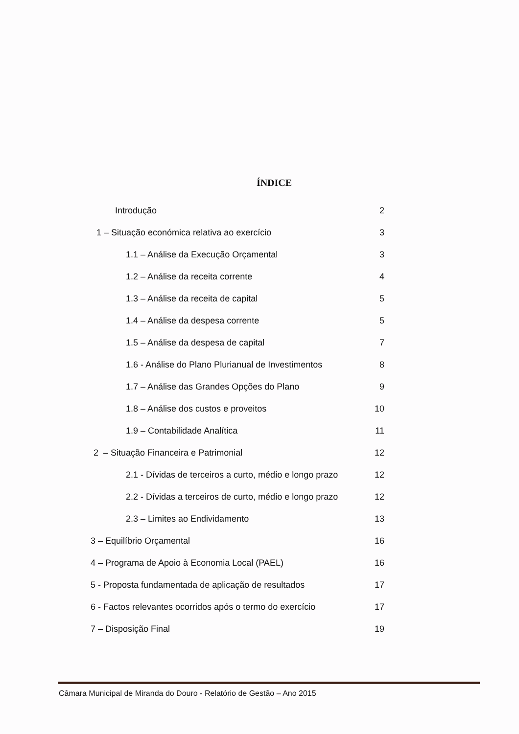ÍNDICE
| Introdução | 2 |
| 1 – Situação económica relativa ao exercício | 3 |
| 1.1 – Análise da Execução Orçamental | 3 |
| 1.2 – Análise da receita corrente | 4 |
| 1.3 – Análise da receita de capital | 5 |
| 1.4 – Análise da despesa corrente | 5 |
| 1.5 – Análise da despesa de capital | 7 |
| 1.6 - Análise do Plano Plurianual de Investimentos | 8 |
| 1.7 – Análise das Grandes Opções do Plano | 9 |
| 1.8 – Análise dos custos e proveitos | 10 |
| 1.9 – Contabilidade Analítica | 11 |
| 2 – Situação Financeira e Patrimonial | 12 |
| 2.1 - Dívidas de terceiros a curto, médio e longo prazo | 12 |
| 2.2 - Dívidas a terceiros de curto, médio e longo prazo | 12 |
| 2.3 – Limites ao Endividamento | 13 |
| 3 – Equilíbrio Orçamental | 16 |
| 4 – Programa de Apoio à Economia Local (PAEL) | 16 |
| 5 - Proposta fundamentada de aplicação de resultados | 17 |
| 6 - Factos relevantes ocorridos após o termo do exercício | 17 |
| 7 – Disposição Final | 19 |
Câmara Municipal de Miranda do Douro - Relatório de Gestão – Ano 2015